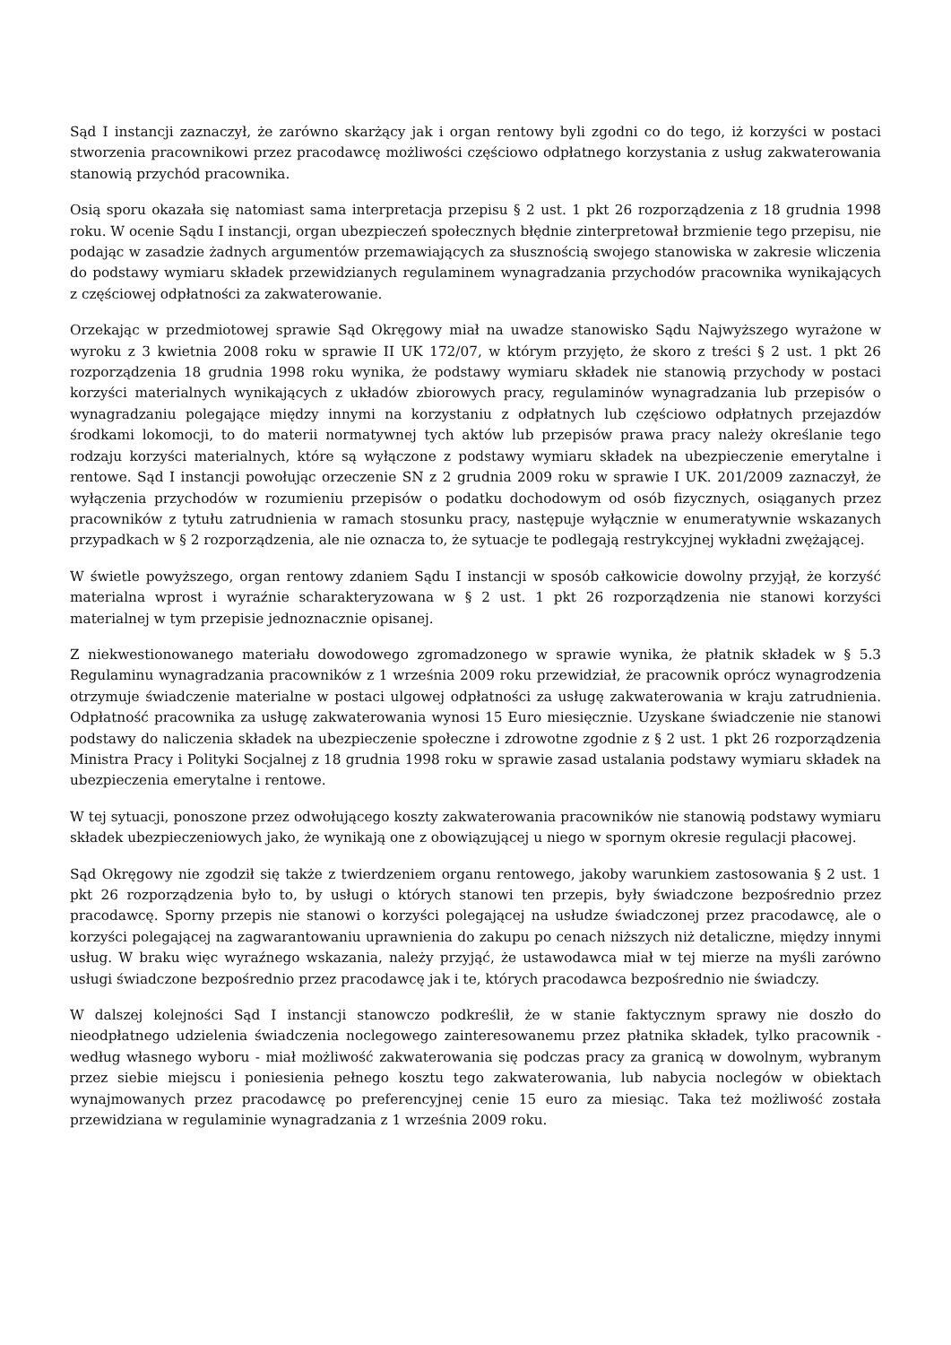Sąd I instancji zaznaczył, że zarówno skarżący jak i organ rentowy byli zgodni co do tego, iż korzyści w postaci stworzenia pracownikowi przez pracodawcę możliwości częściowo odpłatnego korzystania z usług zakwaterowania stanowią przychód pracownika.
Osią sporu okazała się natomiast sama interpretacja przepisu § 2 ust. 1 pkt 26 rozporządzenia z 18 grudnia 1998 roku. W ocenie Sądu I instancji, organ ubezpieczeń społecznych błędnie zinterpretował brzmienie tego przepisu, nie podając w zasadzie żadnych argumentów przemawiających za słusznością swojego stanowiska w zakresie wliczenia do podstawy wymiaru składek przewidzianych regulaminem wynagradzania przychodów pracownika wynikających z częściowej odpłatności za zakwaterowanie.
Orzekając w przedmiotowej sprawie Sąd Okręgowy miał na uwadze stanowisko Sądu Najwyższego wyrażone w wyroku z 3 kwietnia 2008 roku w sprawie II UK 172/07, w którym przyjęto, że skoro z treści § 2 ust. 1 pkt 26 rozporządzenia 18 grudnia 1998 roku wynika, że podstawy wymiaru składek nie stanowią przychody w postaci korzyści materialnych wynikających z układów zbiorowych pracy, regulaminów wynagradzania lub przepisów o wynagradzaniu polegające między innymi na korzystaniu z odpłatnych lub częściowo odpłatnych przejazdów środkami lokomocji, to do materii normatywnej tych aktów lub przepisów prawa pracy należy określanie tego rodzaju korzyści materialnych, które są wyłączone z podstawy wymiaru składek na ubezpieczenie emerytalne i rentowe. Sąd I instancji powołując orzeczenie SN z 2 grudnia 2009 roku w sprawie I UK. 201/2009 zaznaczył, że wyłączenia przychodów w rozumieniu przepisów o podatku dochodowym od osób fizycznych, osiąganych przez pracowników z tytułu zatrudnienia w ramach stosunku pracy, następuje wyłącznie w enumeratywnie wskazanych przypadkach w § 2 rozporządzenia, ale nie oznacza to, że sytuacje te podlegają restrykcyjnej wykładni zwężającej.
W świetle powyższego, organ rentowy zdaniem Sądu I instancji w sposób całkowicie dowolny przyjął, że korzyść materialna wprost i wyraźnie scharakteryzowana w § 2 ust. 1 pkt 26 rozporządzenia nie stanowi korzyści materialnej w tym przepisie jednoznacznie opisanej.
Z niekwestionowanego materiału dowodowego zgromadzonego w sprawie wynika, że płatnik składek w § 5.3 Regulaminu wynagradzania pracowników z 1 września 2009 roku przewidział, że pracownik oprócz wynagrodzenia otrzymuje świadczenie materialne w postaci ulgowej odpłatności za usługę zakwaterowania w kraju zatrudnienia. Odpłatność pracownika za usługę zakwaterowania wynosi 15 Euro miesięcznie. Uzyskane świadczenie nie stanowi podstawy do naliczenia składek na ubezpieczenie społeczne i zdrowotne zgodnie z § 2 ust. 1 pkt 26 rozporządzenia Ministra Pracy i Polityki Socjalnej z 18 grudnia 1998 roku w sprawie zasad ustalania podstawy wymiaru składek na ubezpieczenia emerytalne i rentowe.
W tej sytuacji, ponoszone przez odwołującego koszty zakwaterowania pracowników nie stanowią podstawy wymiaru składek ubezpieczeniowych jako, że wynikają one z obowiązującej u niego w spornym okresie regulacji płacowej.
Sąd Okręgowy nie zgodził się także z twierdzeniem organu rentowego, jakoby warunkiem zastosowania § 2 ust. 1 pkt 26 rozporządzenia było to, by usługi o których stanowi ten przepis, były świadczone bezpośrednio przez pracodawcę. Sporny przepis nie stanowi o korzyści polegającej na usłudze świadczonej przez pracodawcę, ale o korzyści polegającej na zagwarantowaniu uprawnienia do zakupu po cenach niższych niż detaliczne, między innymi usług. W braku więc wyraźnego wskazania, należy przyjąć, że ustawodawca miał w tej mierze na myśli zarówno usługi świadczone bezpośrednio przez pracodawcę jak i te, których pracodawca bezpośrednio nie świadczy.
W dalszej kolejności Sąd I instancji stanowczo podkreślił, że w stanie faktycznym sprawy nie doszło do nieodpłatnego udzielenia świadczenia noclegowego zainteresowanemu przez płatnika składek, tylko pracownik - według własnego wyboru - miał możliwość zakwaterowania się podczas pracy za granicą w dowolnym, wybranym przez siebie miejscu i poniesienia pełnego kosztu tego zakwaterowania, lub nabycia noclegów w obiektach wynajmowanych przez pracodawcę po preferencyjnej cenie 15 euro za miesiąc. Taka też możliwość została przewidziana w regulaminie wynagradzania z 1 września 2009 roku.